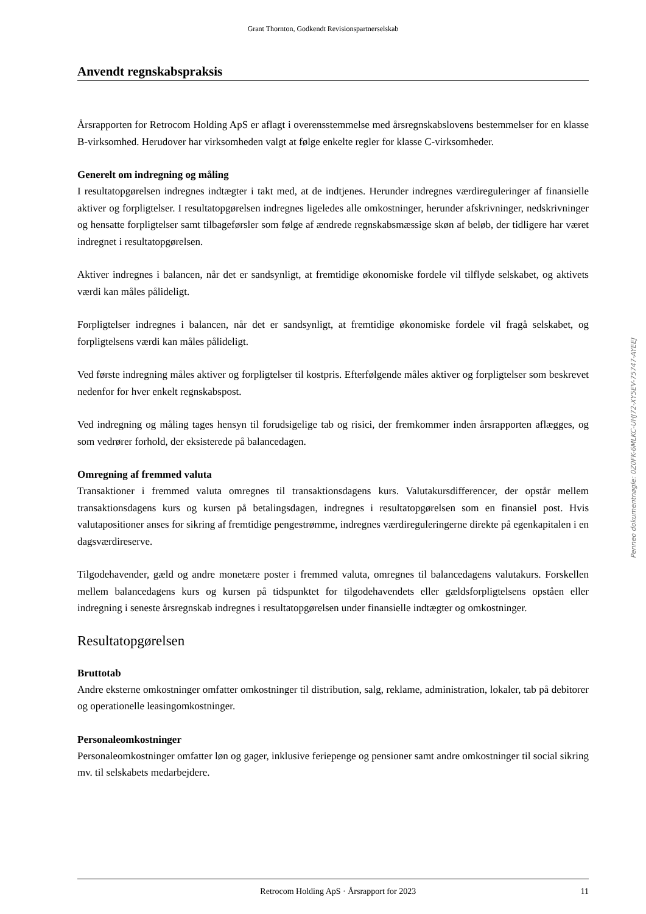Grant Thornton, Godkendt Revisionspartnerselskab
Anvendt regnskabspraksis
Årsrapporten for Retrocom Holding ApS er aflagt i overensstemmelse med årsregnskabslovens bestemmelser for en klasse B-virksomhed. Herudover har virksomheden valgt at følge enkelte regler for klasse C-virksomheder.
Generelt om indregning og måling
I resultatopgørelsen indregnes indtægter i takt med, at de indtjenes. Herunder indregnes værdireguleringer af finansielle aktiver og forpligtelser. I resultatopgørelsen indregnes ligeledes alle omkostninger, herunder afskrivninger, nedskrivninger og hensatte forpligtelser samt tilbageførsler som følge af ændrede regnskabsmæssige skøn af beløb, der tidligere har været indregnet i resultatopgørelsen.
Aktiver indregnes i balancen, når det er sandsynligt, at fremtidige økonomiske fordele vil tilflyde selskabet, og aktivets værdi kan måles pålideligt.
Forpligtelser indregnes i balancen, når det er sandsynligt, at fremtidige økonomiske fordele vil fragå selskabet, og forpligtelsens værdi kan måles pålideligt.
Ved første indregning måles aktiver og forpligtelser til kostpris. Efterfølgende måles aktiver og forpligtelser som beskrevet nedenfor for hver enkelt regnskabspost.
Ved indregning og måling tages hensyn til forudsigelige tab og risici, der fremkommer inden årsrapporten aflægges, og som vedrører forhold, der eksisterede på balancedagen.
Omregning af fremmed valuta
Transaktioner i fremmed valuta omregnes til transaktionsdagens kurs. Valutakursdifferencer, der opstår mellem transaktionsdagens kurs og kursen på betalingsdagen, indregnes i resultatopgørelsen som en finansiel post. Hvis valutapositioner anses for sikring af fremtidige pengestrømme, indregnes værdireguleringerne direkte på egenkapitalen i en dagsværdireserve.
Tilgodehavender, gæld og andre monetære poster i fremmed valuta, omregnes til balancedagens valutakurs. Forskellen mellem balancedagens kurs og kursen på tidspunktet for tilgodehavendets eller gældsforpligtelsens opståen eller indregning i seneste årsregnskab indregnes i resultatopgørelsen under finansielle indtægter og omkostninger.
Resultatopgørelsen
Bruttotab
Andre eksterne omkostninger omfatter omkostninger til distribution, salg, reklame, administration, lokaler, tab på debitorer og operationelle leasingomkostninger.
Personaleomkostninger
Personaleomkostninger omfatter løn og gager, inklusive feriepenge og pensioner samt andre omkostninger til social sikring mv. til selskabets medarbejdere.
Penneo dokumentnøgle: 0Z0FK-6MLKC-UHJ72-XY5EV-75747-AYEEJ
Retrocom Holding ApS · Årsrapport for 2023 11